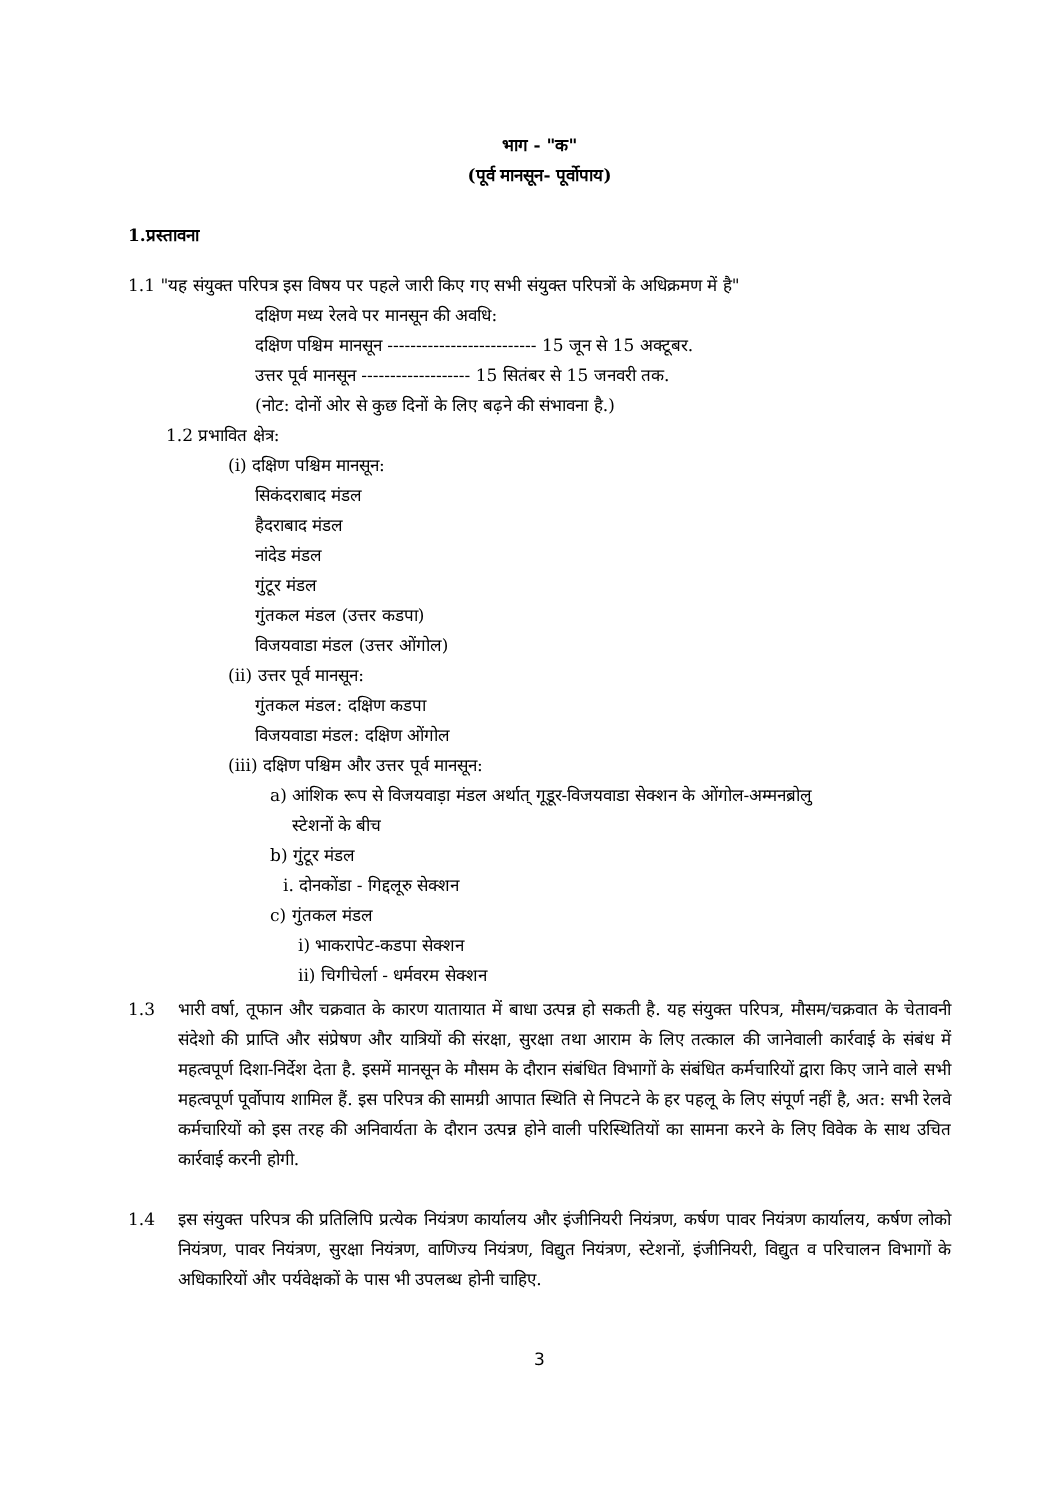भाग - "क"
(पूर्व मानसून- पूर्वोपाय)
1.प्रस्तावना
1.1 "यह संयुक्त परिपत्र इस विषय पर पहले जारी किए गए सभी संयुक्त परिपत्रों के अधिक्रमण में है"
दक्षिण मध्य रेलवे पर मानसून की अवधि:
दक्षिण पश्चिम मानसून -------------------------- 15 जून से 15 अक्टूबर.
उत्तर पूर्व मानसून ------------------- 15 सितंबर से 15 जनवरी तक.
(नोट: दोनों ओर से कुछ दिनों के लिए बढ़ने की संभावना है.)
1.2 प्रभावित क्षेत्र:
(i) दक्षिण पश्चिम मानसून:
सिकंदराबाद मंडल
हैदराबाद मंडल
नांदेड मंडल
गुंटूर मंडल
गुंतकल मंडल (उत्तर कडपा)
विजयवाडा मंडल (उत्तर ओंगोल)
(ii) उत्तर पूर्व मानसून:
गुंतकल मंडल: दक्षिण कडपा
विजयवाडा मंडल: दक्षिण ओंगोल
(iii) दक्षिण पश्चिम और उत्तर पूर्व मानसून:
a) आंशिक रूप से विजयवाड़ा मंडल अर्थात् गूडूर-विजयवाडा सेक्शन के ओंगोल-अम्मनब्रोलु
स्टेशनों के बीच
b) गुंटूर मंडल
i. दोनकोंडा - गिद्दलूरु सेक्शन
c) गुंतकल मंडल
i) भाकरापेट-कडपा सेक्शन
ii) चिगीचेर्ला - धर्मवरम सेक्शन
1.3 भारी वर्षा, तूफान और चक्रवात के कारण यातायात में बाधा उत्पन्न हो सकती है. यह संयुक्त परिपत्र, मौसम/चक्रवात के चेतावनी संदेशो की प्राप्ति और संप्रेषण और यात्रियों की संरक्षा, सुरक्षा तथा आराम के लिए तत्काल की जानेवाली कार्रवाई के संबंध में महत्वपूर्ण दिशा-निर्देश देता है. इसमें मानसून के मौसम के दौरान संबंधित विभागों के संबंधित कर्मचारियों द्वारा किए जाने वाले सभी महत्वपूर्ण पूर्वोपाय शामिल हैं. इस परिपत्र की सामग्री आपात स्थिति से निपटने के हर पहलू के लिए संपूर्ण नहीं है, अत: सभी रेलवे कर्मचारियों को इस तरह की अनिवार्यता के दौरान उत्पन्न होने वाली परिस्थितियों का सामना करने के लिए विवेक के साथ उचित कार्रवाई करनी होगी.
1.4 इस संयुक्त परिपत्र की प्रतिलिपि प्रत्येक नियंत्रण कार्यालय और इंजीनियरी नियंत्रण, कर्षण पावर नियंत्रण कार्यालय, कर्षण लोको नियंत्रण, पावर नियंत्रण, सुरक्षा नियंत्रण, वाणिज्य नियंत्रण, विद्युत नियंत्रण, स्टेशनों, इंजीनियरी, विद्युत व परिचालन विभागों के अधिकारियों और पर्यवेक्षकों के पास भी उपलब्ध होनी चाहिए.
3